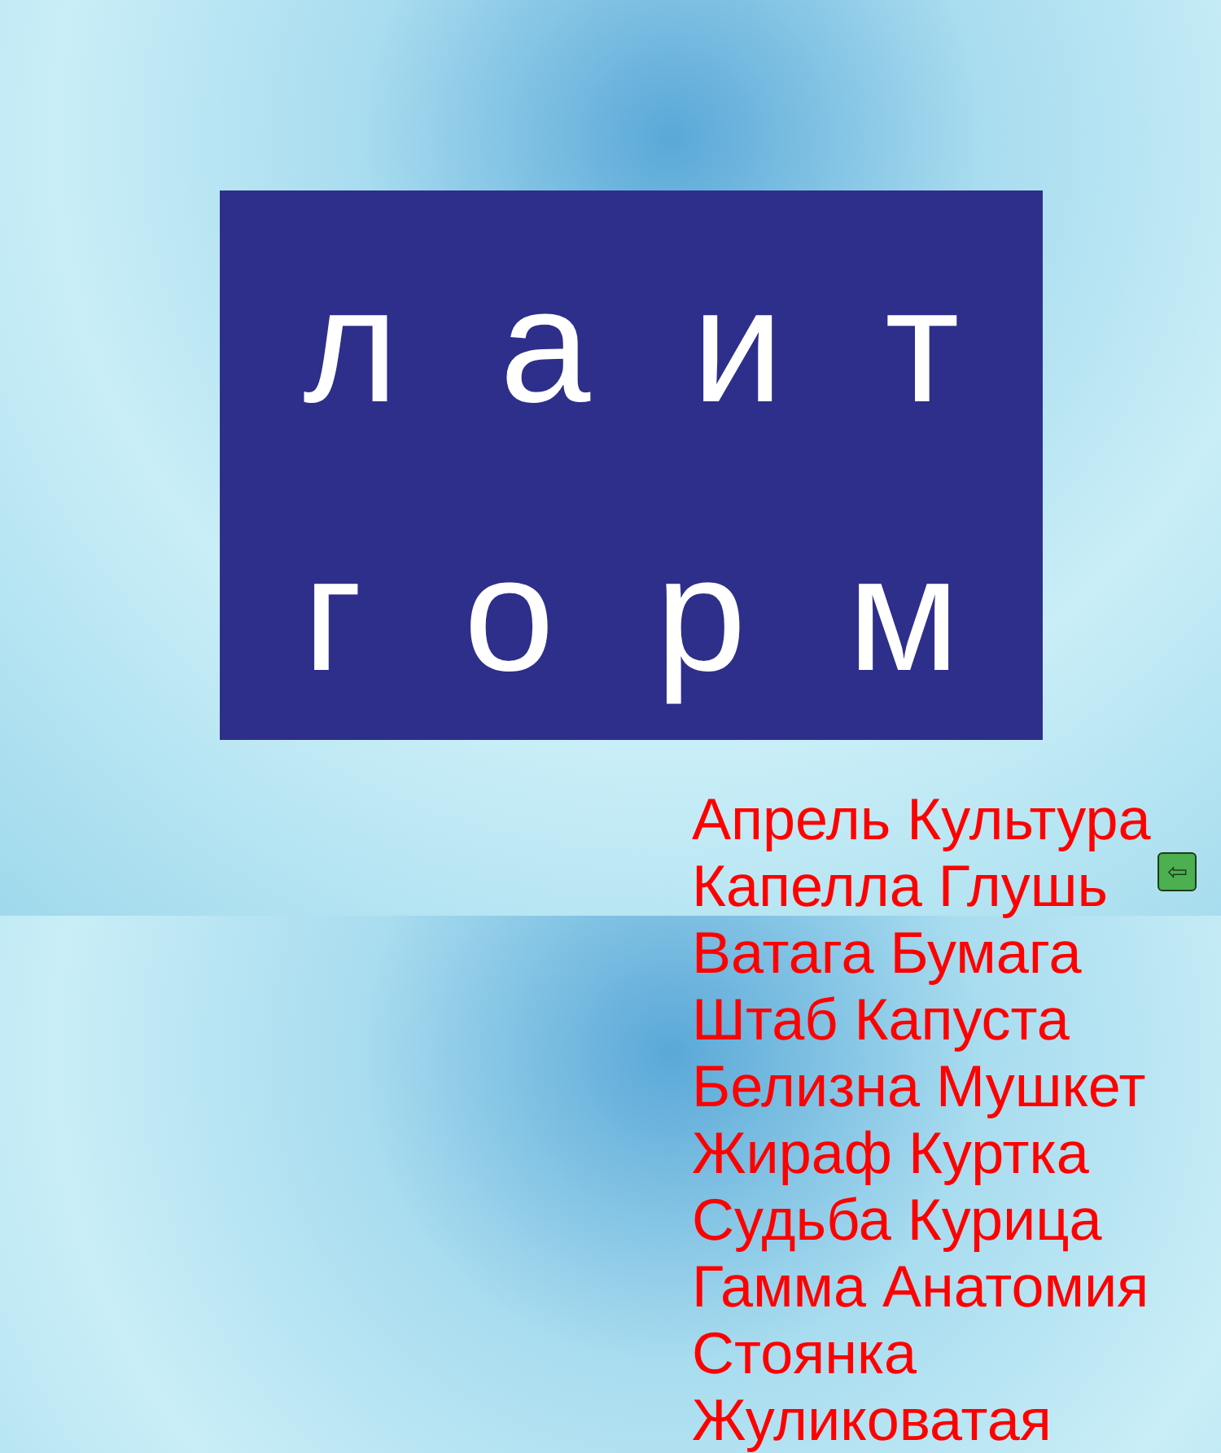л а и т
г о р м
Апрель Культура Капелла Глушь Ватага Бумага Штаб Капуста Белизна Мушкет Жираф Куртка Судьба Курица Гамма Анатомия Стоянка Жуликоватая
⇦